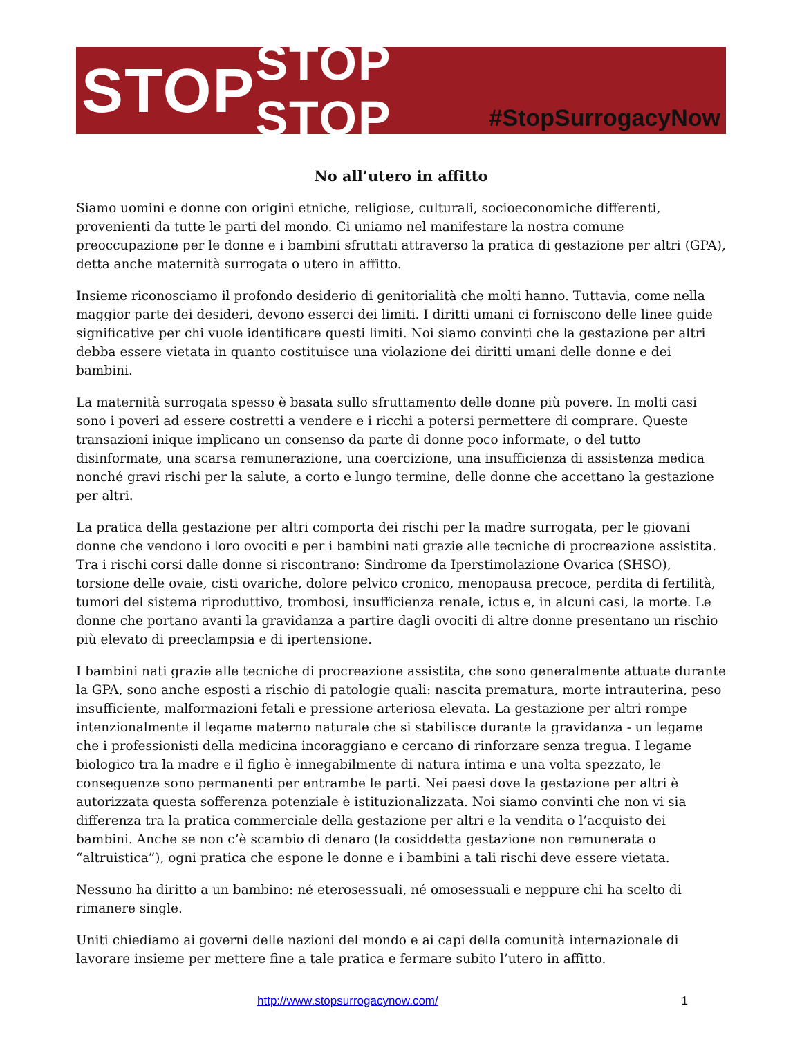STOP STOP STOP #StopSurrogacyNow
No all’utero in affitto
Siamo uomini e donne con origini etniche, religiose, culturali, socioeconomiche differenti, provenienti da tutte le parti del mondo. Ci uniamo nel manifestare la nostra comune preoccupazione per le donne e i bambini sfruttati attraverso la pratica di gestazione per altri (GPA), detta anche maternità surrogata o utero in affitto.
Insieme riconosciamo il profondo desiderio di genitorialità che molti hanno. Tuttavia, come nella maggior parte dei desideri, devono esserci dei limiti. I diritti umani ci forniscono delle linee guide significative per chi vuole identificare questi limiti. Noi siamo convinti che la gestazione per altri debba essere vietata in quanto costituisce una violazione dei diritti umani delle donne e dei bambini.
La maternità surrogata spesso è basata sullo sfruttamento delle donne più povere. In molti casi sono i poveri ad essere costretti a vendere e i ricchi a potersi permettere di comprare. Queste transazioni inique implicano un consenso da parte di donne poco informate, o del tutto disinformate, una scarsa remunerazione, una coercizione, una insufficienza di assistenza medica nonché gravi rischi per la salute, a corto e lungo termine, delle donne che accettano la gestazione per altri.
La pratica della gestazione per altri comporta dei rischi per la madre surrogata, per le giovani donne che vendono i loro ovociti e per i bambini nati grazie alle tecniche di procreazione assistita. Tra i rischi corsi dalle donne si riscontrano: Sindrome da Iperstimolazione Ovarica (SHSO), torsione delle ovaie, cisti ovariche, dolore pelvico cronico, menopausa precoce, perdita di fertilità, tumori del sistema riproduttivo, trombosi, insufficienza renale, ictus e, in alcuni casi, la morte. Le donne che portano avanti la gravidanza a partire dagli ovociti di altre donne presentano un rischio più elevato di preeclampsia e di ipertensione.
I bambini nati grazie alle tecniche di procreazione assistita, che sono generalmente attuate durante la GPA, sono anche esposti a rischio di patologie quali: nascita prematura, morte intrauterina, peso insufficiente, malformazioni fetali e pressione arteriosa elevata. La gestazione per altri rompe intenzionalmente il legame materno naturale che si stabilisce durante la gravidanza - un legame che i professionisti della medicina incoraggiano e cercano di rinforzare senza tregua. I legame biologico tra la madre e il figlio è innegabilmente di natura intima e una volta spezzato, le conseguenze sono permanenti per entrambe le parti. Nei paesi dove la gestazione per altri è autorizzata questa sofferenza potenziale è istituzionalizzata. Noi siamo convinti che non vi sia differenza tra la pratica commerciale della gestazione per altri e la vendita o l’acquisto dei bambini. Anche se non c’è scambio di denaro (la cosiddetta gestazione non remunerata o “altruistica”), ogni pratica che espone le donne e i bambini a tali rischi deve essere vietata.
Nessuno ha diritto a un bambino: né eterosessuali, né omosessuali e neppure chi ha scelto di rimanere single.
Uniti chiediamo ai governi delle nazioni del mondo e ai capi della comunità internazionale di lavorare insieme per mettere fine a tale pratica e fermare subito l’utero in affitto.
http://www.stopsurrogacynow.com/ 1